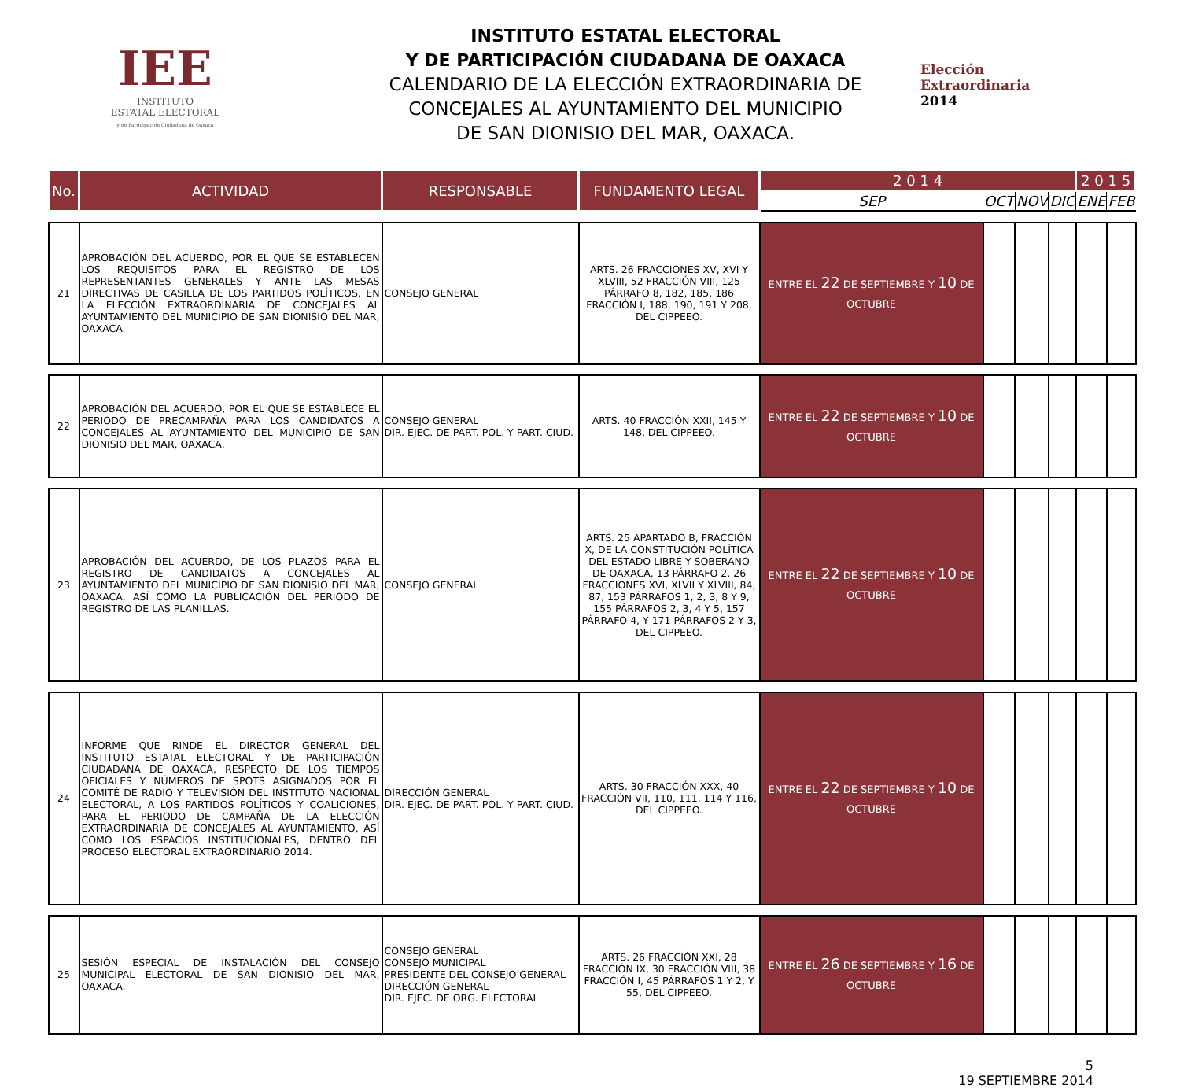IEE
INSTITUTO
ESTATAL ELECTORAL
y de Participación Ciudadana de Oaxaca
INSTITUTO ESTATAL ELECTORAL
Y DE PARTICIPACIÓN CIUDADANA DE OAXACA
CALENDARIO DE LA ELECCIÓN EXTRAORDINARIA DE
CONCEJALES AL AYUNTAMIENTO DEL MUNICIPIO
DE SAN DIONISIO DEL MAR, OAXACA.
Elección
Extraordinaria
2014
| No. | ACTIVIDAD | RESPONSABLE | FUNDAMENTO LEGAL | 2 0 1 4 | | | | 2 0 1 5 | |
| --- | --- | --- | --- | --- | --- | --- | --- | --- | --- |
| | | | | SEP | OCT | NOV | DIC | ENE | FEB |
| 21 | APROBACIÓN DEL ACUERDO, POR EL QUE SE ESTABLECEN LOS REQUISITOS PARA EL REGISTRO DE LOS REPRESENTANTES GENERALES Y ANTE LAS MESAS DIRECTIVAS DE CASILLA DE LOS PARTIDOS POLÍTICOS, EN LA ELECCIÓN EXTRAORDINARIA DE CONCEJALES AL AYUNTAMIENTO DEL MUNICIPIO DE SAN DIONISIO DEL MAR, OAXACA. | CONSEJO GENERAL | ARTS. 26 FRACCIONES XV, XVI Y XLVIII, 52 FRACCIÓN VIII, 125 PÁRRAFO 8, 182, 185, 186 FRACCIÓN I, 188, 190, 191 Y 208, DEL CIPPEEO. | ENTRE EL 22 DE SEPTIEMBRE Y 10 DE OCTUBRE | | | | | |
| 22 | APROBACIÓN DEL ACUERDO, POR EL QUE SE ESTABLECE EL PERIODO DE PRECAMPAÑA PARA LOS CANDIDATOS A CONCEJALES AL AYUNTAMIENTO DEL MUNICIPIO DE SAN DIONISIO DEL MAR, OAXACA. | CONSEJO GENERAL DIR. EJEC. DE PART. POL. Y PART. CIUD. | ARTS. 40 FRACCIÓN XXII, 145 Y 148, DEL CIPPEEO. | ENTRE EL 22 DE SEPTIEMBRE Y 10 DE OCTUBRE | | | | | |
| 23 | APROBACIÓN DEL ACUERDO, DE LOS PLAZOS PARA EL REGISTRO DE CANDIDATOS A CONCEJALES AL AYUNTAMIENTO DEL MUNICIPIO DE SAN DIONISIO DEL MAR, OAXACA, ASÍ COMO LA PUBLICACIÓN DEL PERIODO DE REGISTRO DE LAS PLANILLAS. | CONSEJO GENERAL | ARTS. 25 APARTADO B, FRACCIÓN X, DE LA CONSTITUCIÓN POLÍTICA DEL ESTADO LIBRE Y SOBERANO DE OAXACA, 13 PÁRRAFO 2, 26 FRACCIONES XVI, XLVII Y XLVIII, 84, 87, 153 PÁRRAFOS 1, 2, 3, 8 Y 9, 155 PÁRRAFOS 2, 3, 4 Y 5, 157 PÁRRAFO 4, Y 171 PÁRRAFOS 2 Y 3, DEL CIPPEEO. | ENTRE EL 22 DE SEPTIEMBRE Y 10 DE OCTUBRE | | | | | |
| 24 | INFORME QUE RINDE EL DIRECTOR GENERAL DEL INSTITUTO ESTATAL ELECTORAL Y DE PARTICIPACIÓN CIUDADANA DE OAXACA, RESPECTO DE LOS TIEMPOS OFICIALES Y NÚMEROS DE SPOTS ASIGNADOS POR EL COMITÉ DE RADIO Y TELEVISIÓN DEL INSTITUTO NACIONAL ELECTORAL, A LOS PARTIDOS POLÍTICOS Y COALICIONES, PARA EL PERIODO DE CAMPAÑA DE LA ELECCIÓN EXTRAORDINARIA DE CONCEJALES AL AYUNTAMIENTO, ASÍ COMO LOS ESPACIOS INSTITUCIONALES, DENTRO DEL PROCESO ELECTORAL EXTRAORDINARIO 2014. | DIRECCIÓN GENERAL DIR. EJEC. DE PART. POL. Y PART. CIUD. | ARTS. 30 FRACCIÓN XXX, 40 FRACCIÓN VII, 110, 111, 114 Y 116, DEL CIPPEEO. | ENTRE EL 22 DE SEPTIEMBRE Y 10 DE OCTUBRE | | | | | |
| 25 | SESIÓN ESPECIAL DE INSTALACIÓN DEL CONSEJO MUNICIPAL ELECTORAL DE SAN DIONISIO DEL MAR, OAXACA. | CONSEJO GENERAL CONSEJO MUNICIPAL PRESIDENTE DEL CONSEJO GENERAL DIRECCIÓN GENERAL DIR. EJEC. DE ORG. ELECTORAL | ARTS. 26 FRACCIÓN XXI, 28 FRACCIÓN IX, 30 FRACCIÓN VIII, 38 FRACCIÓN I, 45 PÁRRAFOS 1 Y 2, Y 55, DEL CIPPEEO. | ENTRE EL 26 DE SEPTIEMBRE Y 16 DE OCTUBRE | | | | | |
5
19 SEPTIEMBRE 2014